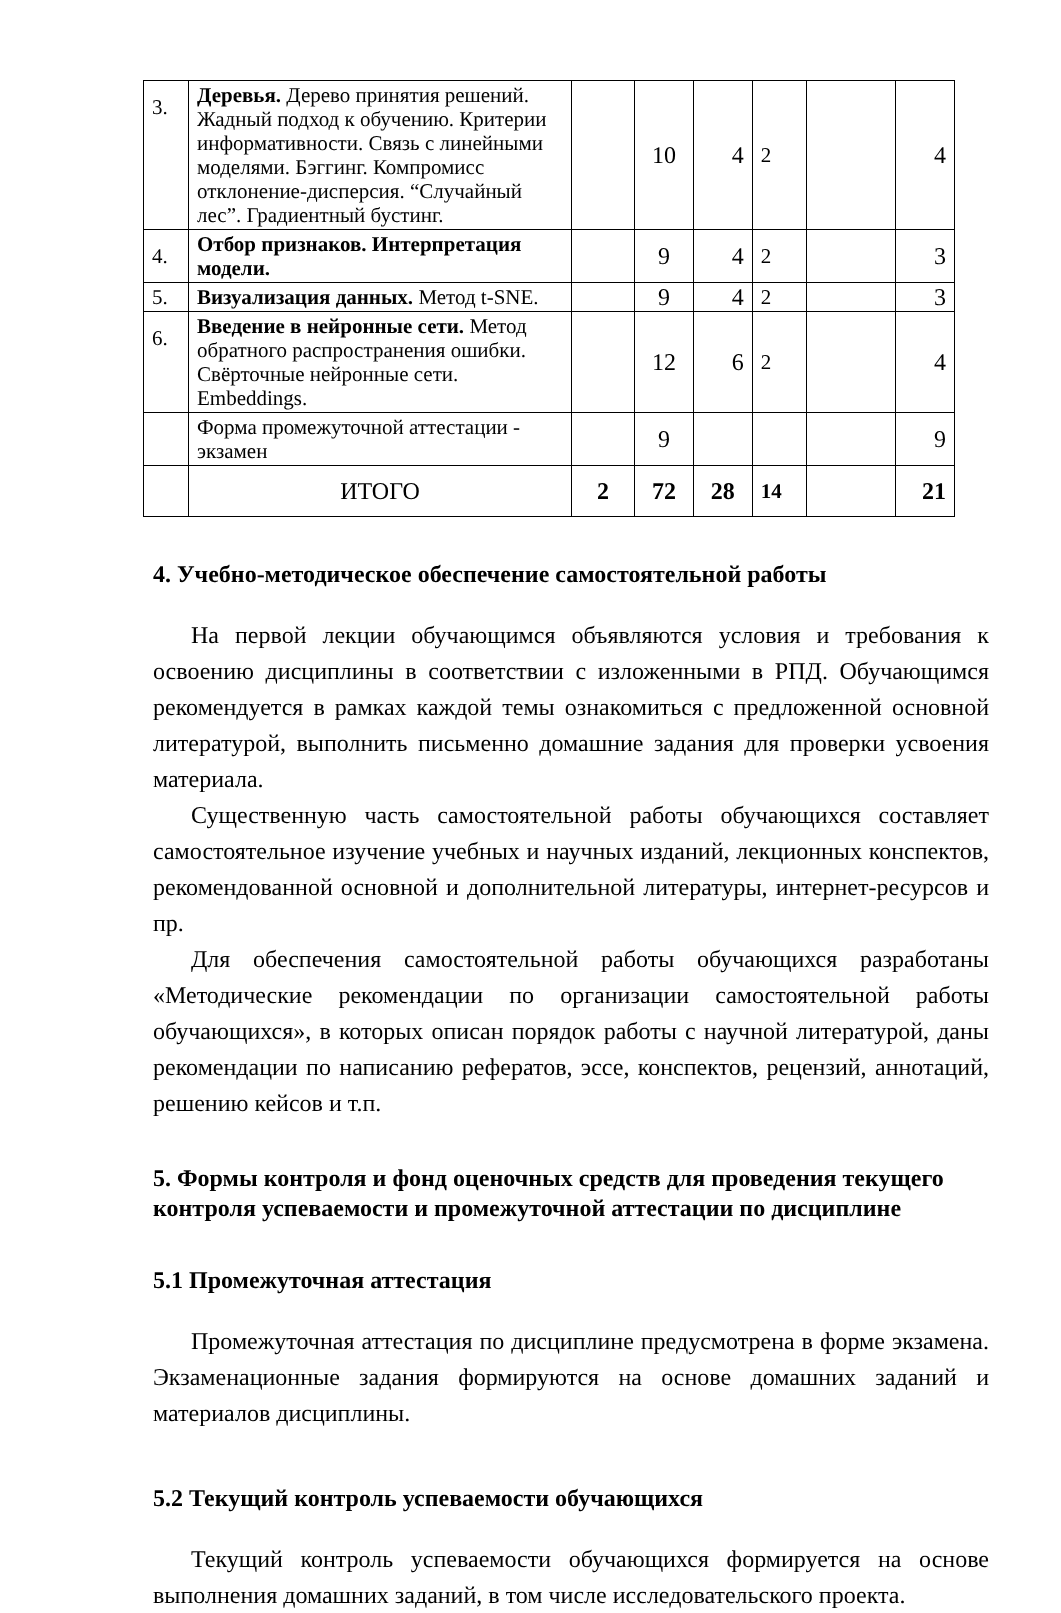| 3. | Деревья. Дерево принятия решений. Жадный подход к обучению. Критерии информативности. Связь с линейными моделями. Бэггинг. Компромисс отклонение-дисперсия. “Случайный лес”. Градиентный бустинг. | | 10 | 4 | 2 | | 4 |
| 4. | Отбор признаков. Интерпретация модели. | | 9 | 4 | 2 | | 3 |
| 5. | Визуализация данных. Метод t-SNE. | | 9 | 4 | 2 | | 3 |
| 6. | Введение в нейронные сети. Метод обратного распространения ошибки. Свёрточные нейронные сети. Embeddings. | | 12 | 6 | 2 | | 4 |
| | Форма промежуточной аттестации - экзамен | | 9 | | | | 9 |
| | ИТОГО | 2 | 72 | 28 | 14 | | 21 |
4. Учебно-методическое обеспечение самостоятельной работы
На первой лекции обучающимся объявляются условия и требования к освоению дисциплины в соответствии с изложенными в РПД. Обучающимся рекомендуется в рамках каждой темы ознакомиться с предложенной основной литературой, выполнить письменно домашние задания для проверки усвоения материала.
Существенную часть самостоятельной работы обучающихся составляет самостоятельное изучение учебных и научных изданий, лекционных конспектов, рекомендованной основной и дополнительной литературы, интернет-ресурсов и пр.
Для обеспечения самостоятельной работы обучающихся разработаны «Методические рекомендации по организации самостоятельной работы обучающихся», в которых описан порядок работы с научной литературой, даны рекомендации по написанию рефератов, эссе, конспектов, рецензий, аннотаций, решению кейсов и т.п.
5. Формы контроля и фонд оценочных средств для проведения текущего контроля успеваемости и промежуточной аттестации по дисциплине
5.1 Промежуточная аттестация
Промежуточная аттестация по дисциплине предусмотрена в форме экзамена. Экзаменационные задания формируются на основе домашних заданий и материалов дисциплины.
5.2 Текущий контроль успеваемости обучающихся
Текущий контроль успеваемости обучающихся формируется на основе выполнения домашних заданий, в том числе исследовательского проекта.